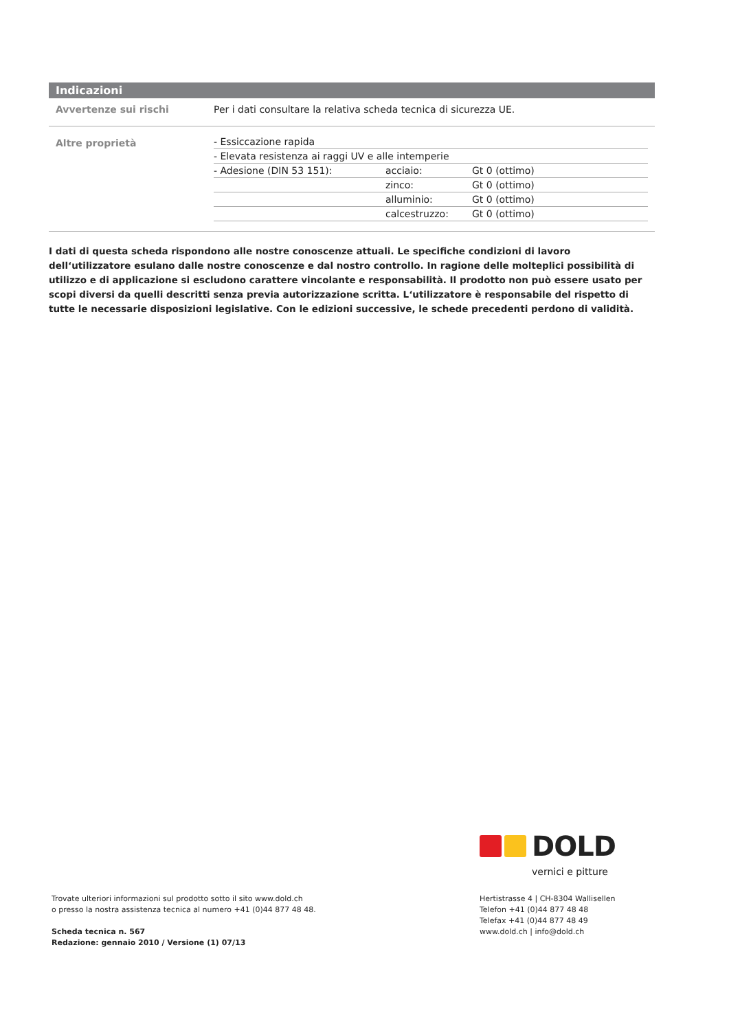Indicazioni
| Avvertenze sui rischi | Per i dati consultare la relativa scheda tecnica di sicurezza UE. |
| Altre proprietà | / - Essiccazione rapida / / / / - Elevata resistenza ai raggi UV e alle intemperie / / / / - Adesione (DIN 53 151): / acciaio: / Gt 0 (ottimo) / / / zinco: / Gt 0 (ottimo) / / / alluminio: / Gt 0 (ottimo) / / / calcestruzzo: / Gt 0 (ottimo) / |
I dati di questa scheda rispondono alle nostre conoscenze attuali. Le specifiche condizioni di lavoro dell‘utilizzatore esulano dalle nostre conoscenze e dal nostro controllo. In ragione delle molteplici possibilità di utilizzo e di applicazione si escludono carattere vincolante e responsabilità. Il prodotto non può essere usato per scopi diversi da quelli descritti senza previa autorizzazione scritta. L‘utilizzatore è responsabile del rispetto di tutte le necessarie disposizioni legislative. Con le edizioni successive, le schede precedenti perdono di validità.
DOLD
vernici e pitture
Trovate ulteriori informazioni sul prodotto sotto il sito www.dold.ch
o presso la nostra assistenza tecnica al numero +41 (0)44 877 48 48.
Scheda tecnica n. 567
Redazione: gennaio 2010 / Versione (1) 07/13
Hertistrasse 4 | CH-8304 Wallisellen
Telefon +41 (0)44 877 48 48
Telefax +41 (0)44 877 48 49
www.dold.ch | info@dold.ch